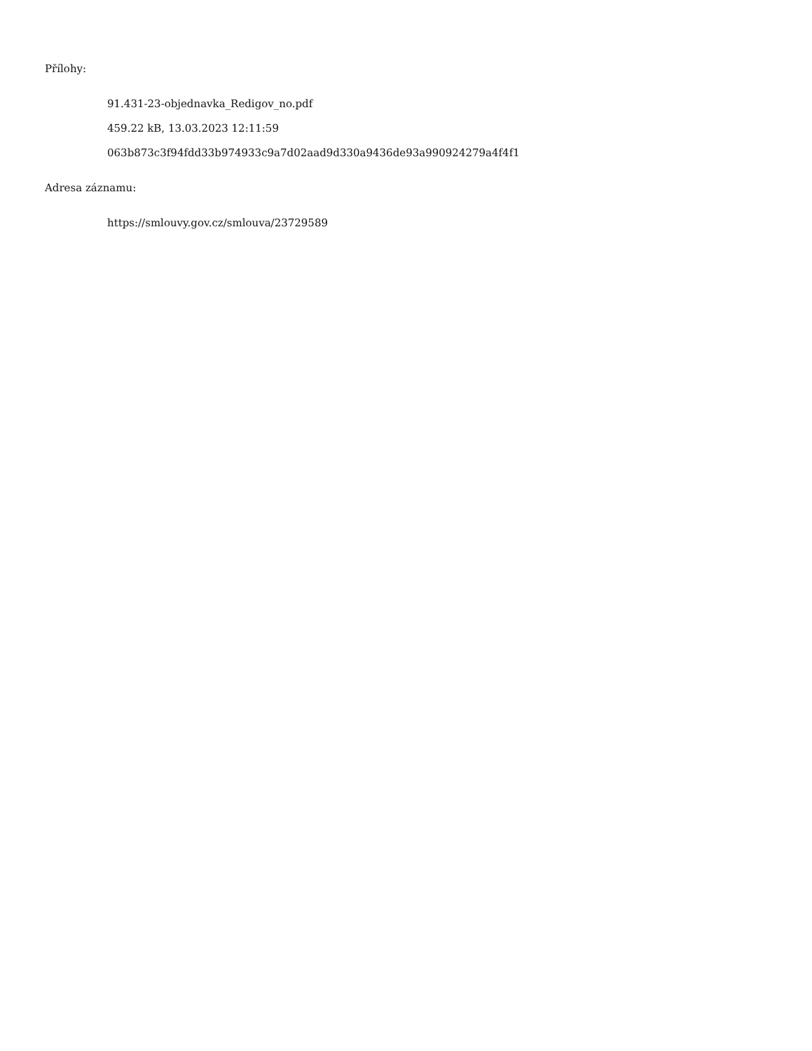Přílohy:
91.431-23-objednavka_Redigov_no.pdf
459.22 kB, 13.03.2023 12:11:59
063b873c3f94fdd33b974933c9a7d02aad9d330a9436de93a990924279a4f4f1
Adresa záznamu:
https://smlouvy.gov.cz/smlouva/23729589